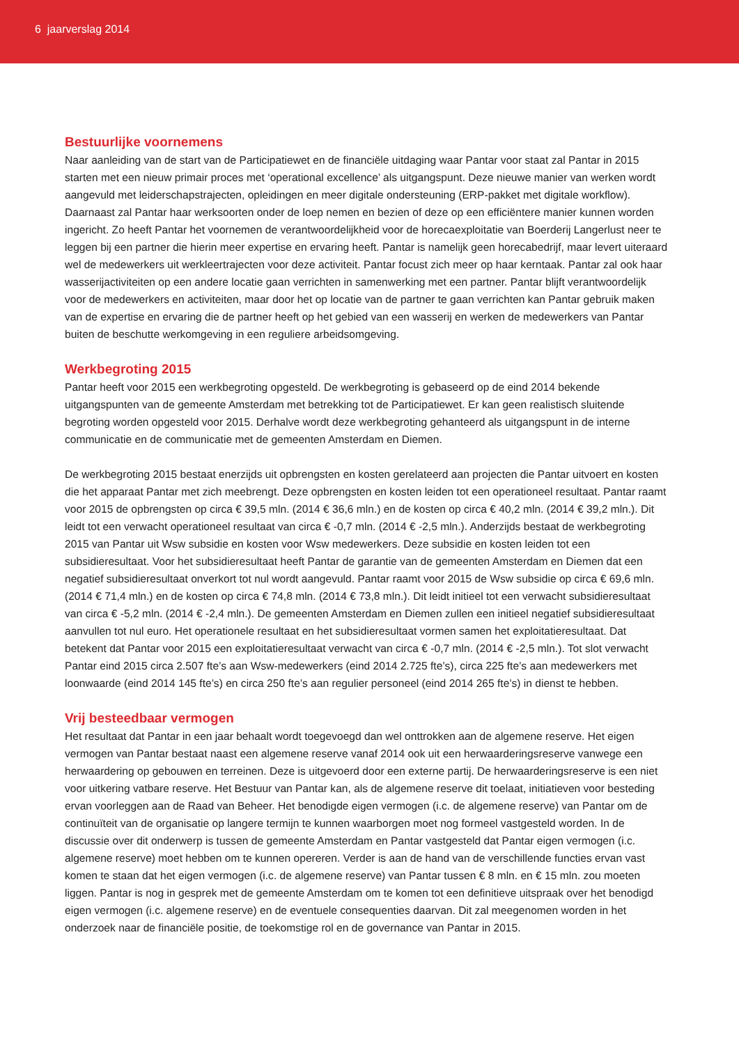6 jaarverslag 2014
Bestuurlijke voornemens
Naar aanleiding van de start van de Participatiewet en de financiële uitdaging waar Pantar voor staat zal Pantar in 2015 starten met een nieuw primair proces met ‘operational excellence’ als uitgangspunt. Deze nieuwe manier van werken wordt aangevuld met leiderschapstrajecten, opleidingen en meer digitale ondersteuning (ERP-pakket met digitale workflow). Daarnaast zal Pantar haar werksoorten onder de loep nemen en bezien of deze op een efficiëntere manier kunnen worden ingericht. Zo heeft Pantar het voornemen de verantwoordelijkheid voor de horecaexploitatie van Boerderij Langerlust neer te leggen bij een partner die hierin meer expertise en ervaring heeft. Pantar is namelijk geen horecabedrijf, maar levert uiteraard wel de medewerkers uit werkleertrajecten voor deze activiteit. Pantar focust zich meer op haar kerntaak. Pantar zal ook haar wasserijactiviteiten op een andere locatie gaan verrichten in samenwerking met een partner. Pantar blijft verantwoordelijk voor de medewerkers en activiteiten, maar door het op locatie van de partner te gaan verrichten kan Pantar gebruik maken van de expertise en ervaring die de partner heeft op het gebied van een wasserij en werken de medewerkers van Pantar buiten de beschutte werkomgeving in een reguliere arbeidsomgeving.
Werkbegroting 2015
Pantar heeft voor 2015 een werkbegroting opgesteld. De werkbegroting is gebaseerd op de eind 2014 bekende uitgangspunten van de gemeente Amsterdam met betrekking tot de Participatiewet. Er kan geen realistisch sluitende begroting worden opgesteld voor 2015. Derhalve wordt deze werkbegroting gehanteerd als uitgangspunt in de interne communicatie en de communicatie met de gemeenten Amsterdam en Diemen.
De werkbegroting 2015 bestaat enerzijds uit opbrengsten en kosten gerelateerd aan projecten die Pantar uitvoert en kosten die het apparaat Pantar met zich meebrengt. Deze opbrengsten en kosten leiden tot een operationeel resultaat. Pantar raamt voor 2015 de opbrengsten op circa € 39,5 mln. (2014 € 36,6 mln.) en de kosten op circa € 40,2 mln. (2014 € 39,2 mln.). Dit leidt tot een verwacht operationeel resultaat van circa € -0,7 mln. (2014 € -2,5 mln.). Anderzijds bestaat de werkbegroting 2015 van Pantar uit Wsw subsidie en kosten voor Wsw medewerkers. Deze subsidie en kosten leiden tot een subsidieresultaat. Voor het subsidieresultaat heeft Pantar de garantie van de gemeenten Amsterdam en Diemen dat een negatief subsidieresultaat onverkort tot nul wordt aangevuld. Pantar raamt voor 2015 de Wsw subsidie op circa € 69,6 mln. (2014 € 71,4 mln.) en de kosten op circa € 74,8 mln. (2014 € 73,8 mln.). Dit leidt initieel tot een verwacht subsidieresultaat van circa € -5,2 mln. (2014 € -2,4 mln.). De gemeenten Amsterdam en Diemen zullen een initieel negatief subsidieresultaat aanvullen tot nul euro. Het operationele resultaat en het subsidieresultaat vormen samen het exploitatieresultaat. Dat betekent dat Pantar voor 2015 een exploitatieresultaat verwacht van circa € -0,7 mln. (2014 € -2,5 mln.). Tot slot verwacht Pantar eind 2015 circa 2.507 fte’s aan Wsw-medewerkers (eind 2014 2.725 fte’s), circa 225 fte’s aan medewerkers met loonwaarde (eind 2014 145 fte’s) en circa 250 fte’s aan regulier personeel (eind 2014 265 fte’s) in dienst te hebben.
Vrij besteedbaar vermogen
Het resultaat dat Pantar in een jaar behaalt wordt toegevoegd dan wel onttrokken aan de algemene reserve. Het eigen vermogen van Pantar bestaat naast een algemene reserve vanaf 2014 ook uit een herwaarderingsreserve vanwege een herwaardering op gebouwen en terreinen. Deze is uitgevoerd door een externe partij. De herwaarderingsreserve is een niet voor uitkering vatbare reserve. Het Bestuur van Pantar kan, als de algemene reserve dit toelaat, initiatieven voor besteding ervan voorleggen aan de Raad van Beheer. Het benodigde eigen vermogen (i.c. de algemene reserve) van Pantar om de continuïteit van de organisatie op langere termijn te kunnen waarborgen moet nog formeel vastgesteld worden. In de discussie over dit onderwerp is tussen de gemeente Amsterdam en Pantar vastgesteld dat Pantar eigen vermogen (i.c. algemene reserve) moet hebben om te kunnen opereren. Verder is aan de hand van de verschillende functies ervan vast komen te staan dat het eigen vermogen (i.c. de algemene reserve) van Pantar tussen € 8 mln. en € 15 mln. zou moeten liggen. Pantar is nog in gesprek met de gemeente Amsterdam om te komen tot een definitieve uitspraak over het benodigd eigen vermogen (i.c. algemene reserve) en de eventuele consequenties daarvan. Dit zal meegenomen worden in het onderzoek naar de financiële positie, de toekomstige rol en de governance van Pantar in 2015.